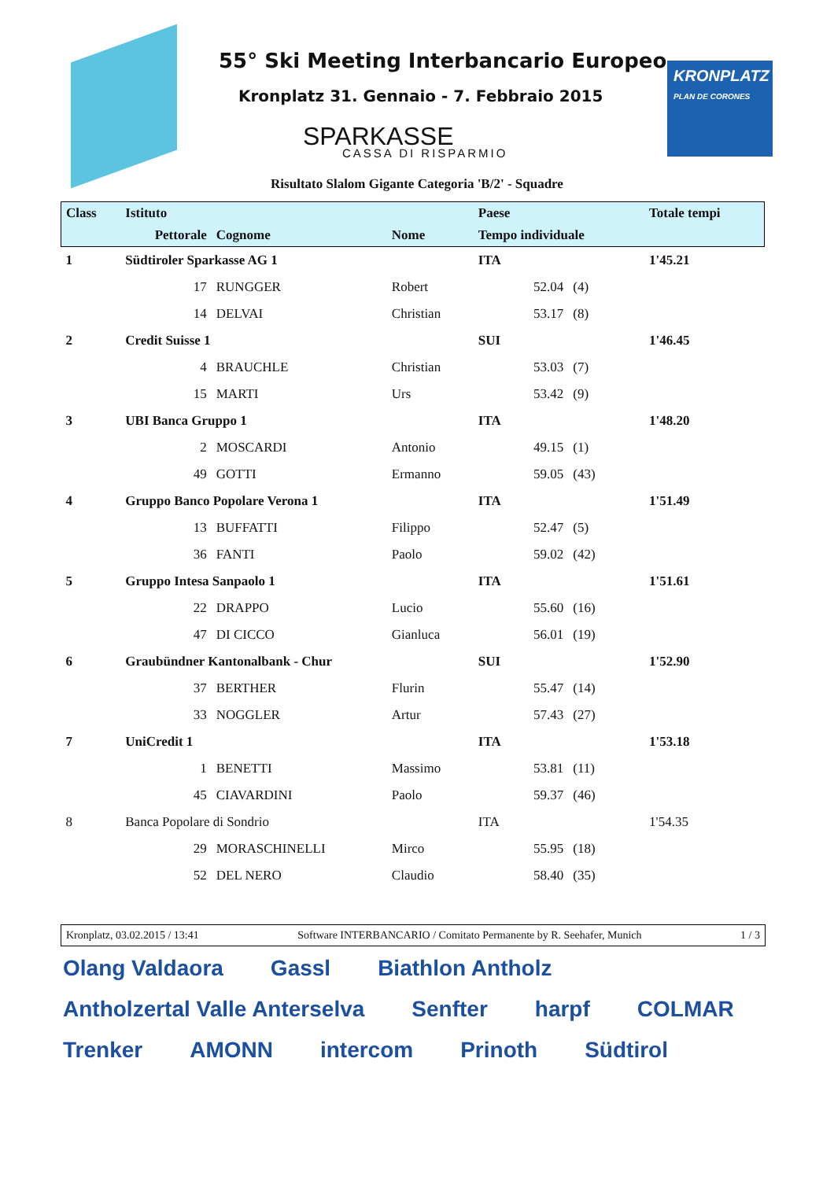55° Ski Meeting Interbancario Europeo
Kronplatz 31. Gennaio - 7. Febbraio 2015
SPARKASSE
CASSA DI RISPARMIO
KRONPLATZ
PLAN DE CORONES
Risultato Slalom Gigante Categoria 'B/2' - Squadre
| Class | Istituto | | | Paese | | Totale tempi |
| --- | --- | --- | --- | --- | --- | --- |
| | Pettorale | Cognome | Nome | Tempo individuale | | |
| 1 | Südtiroler Sparkasse AG 1 | | | ITA | | 1'45.21 |
| | 17 | RUNGGER | Robert | 52.04 | (4) | |
| | 14 | DELVAI | Christian | 53.17 | (8) | |
| 2 | Credit Suisse 1 | | | SUI | | 1'46.45 |
| | 4 | BRAUCHLE | Christian | 53.03 | (7) | |
| | 15 | MARTI | Urs | 53.42 | (9) | |
| 3 | UBI Banca Gruppo 1 | | | ITA | | 1'48.20 |
| | 2 | MOSCARDI | Antonio | 49.15 | (1) | |
| | 49 | GOTTI | Ermanno | 59.05 | (43) | |
| 4 | Gruppo Banco Popolare Verona 1 | | | ITA | | 1'51.49 |
| | 13 | BUFFATTI | Filippo | 52.47 | (5) | |
| | 36 | FANTI | Paolo | 59.02 | (42) | |
| 5 | Gruppo Intesa Sanpaolo 1 | | | ITA | | 1'51.61 |
| | 22 | DRAPPO | Lucio | 55.60 | (16) | |
| | 47 | DI CICCO | Gianluca | 56.01 | (19) | |
| 6 | Graubündner Kantonalbank - Chur | | | SUI | | 1'52.90 |
| | 37 | BERTHER | Flurin | 55.47 | (14) | |
| | 33 | NOGGLER | Artur | 57.43 | (27) | |
| 7 | UniCredit 1 | | | ITA | | 1'53.18 |
| | 1 | BENETTI | Massimo | 53.81 | (11) | |
| | 45 | CIAVARDINI | Paolo | 59.37 | (46) | |
| 8 | Banca Popolare di Sondrio | | | ITA | | 1'54.35 |
| | 29 | MORASCHINELLI | Mirco | 55.95 | (18) | |
| | 52 | DEL NERO | Claudio | 58.40 | (35) | |
Kronplatz, 03.02.2015 / 13:41 Software INTERBANCARIO / Comitato Permanente by R. Seehafer, Munich 1 / 3
Olang Valdaora Gassl Biathlon Antholz Antholzertal Valle Anterselva Senfter harpf COLMAR Trenker AMONN intercom Prinoth Südtirol